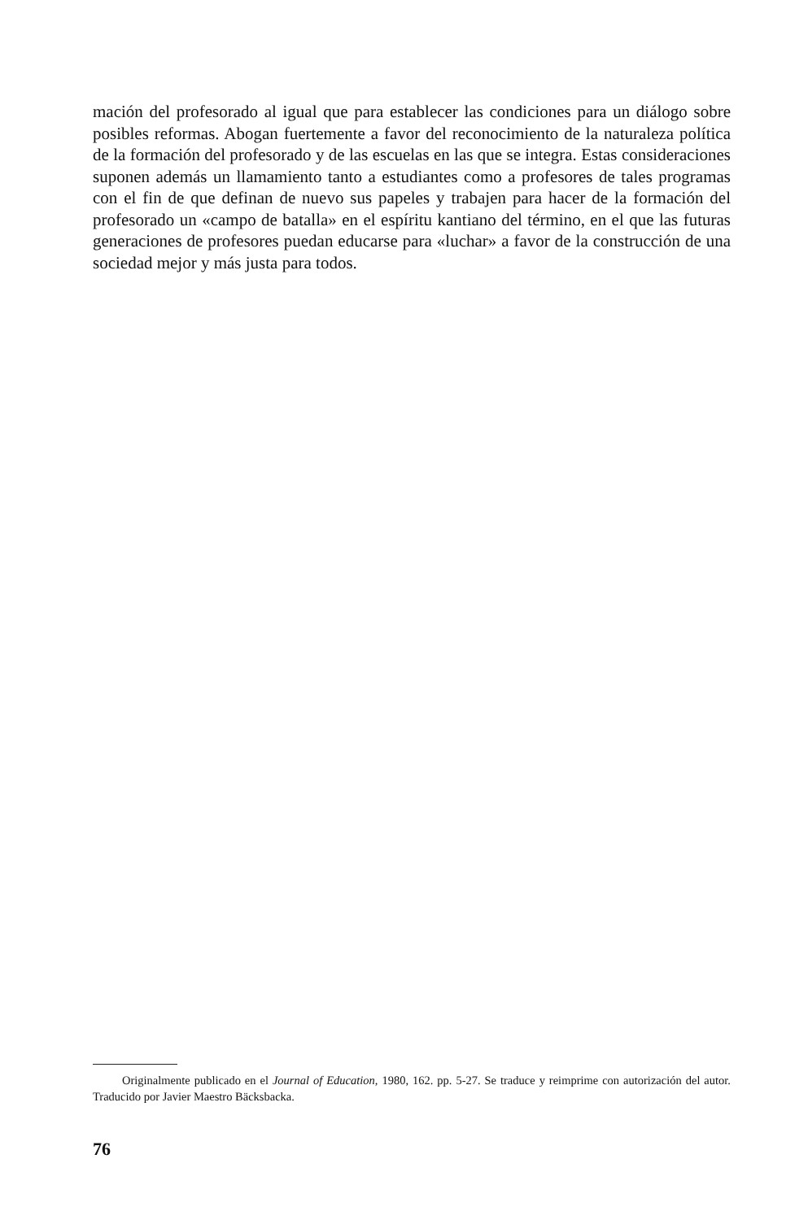mación del profesorado al igual que para establecer las condiciones para un diá­logo sobre posibles reformas. Abogan fuertemente a favor del reconocimiento de la naturaleza política de la formación del profesorado y de las escuelas en las que se integra. Estas consideraciones suponen además un llamamiento tan­to a estudiantes como a profesores de tales programas con el fin de que defi­nan de nuevo sus papeles y trabajen para hacer de la formación del profesora­do un «campo de batalla» en el espíritu kantiano del término, en el que las fu­turas generaciones de profesores puedan educarse para «luchar» a favor de la construcción de una sociedad mejor y más justa para todos.
Originalmente publicado en el Journal of Education, 1980, 162. pp. 5-27. Se traduce y reimprime con autorización del autor. Traducido por Javier Maestro Bäcksbacka.
76